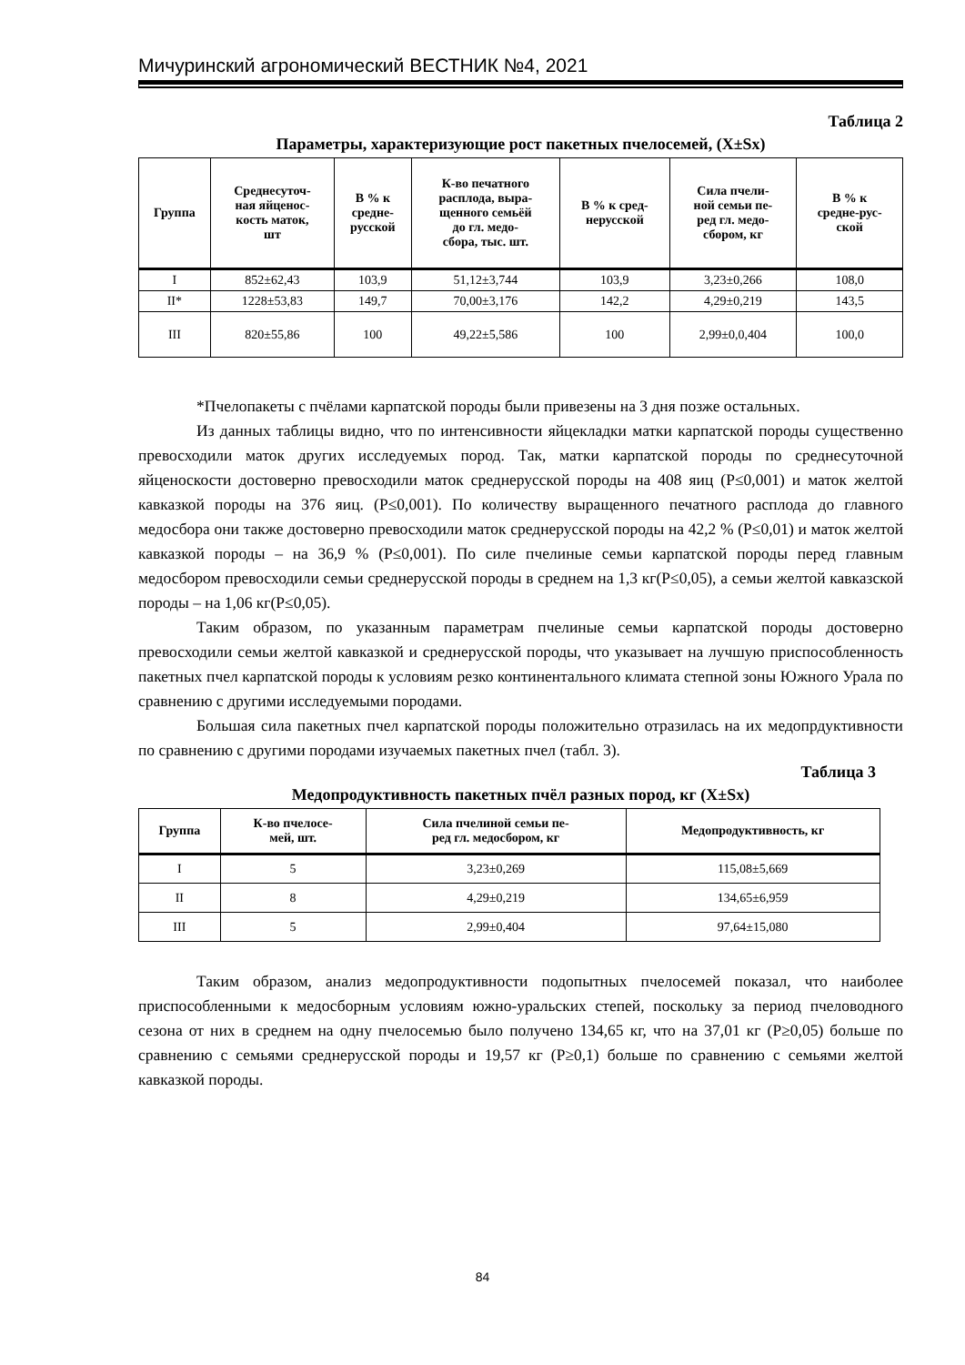Мичуринский агрономический ВЕСТНИК №4, 2021
Таблица 2
Параметры, характеризующие рост пакетных пчелосемей, (X±Sx)
| Группа | Среднесуточ- ная яйценос- кость маток, шт | В % к средне- русской | К-во печатного расплода, выра- щенного семьёй до гл. медо- сбора, тыс. шт. | В % к сред- нерусской | Сила пчели- ной семьи пе- ред гл. медо- сбором, кг | В % к средне-рус- ской |
| --- | --- | --- | --- | --- | --- | --- |
| I | 852±62,43 | 103,9 | 51,12±3,744 | 103,9 | 3,23±0,266 | 108,0 |
| II* | 1228±53,83 | 149,7 | 70,00±3,176 | 142,2 | 4,29±0,219 | 143,5 |
| III | 820±55,86 | 100 | 49,22±5,586 | 100 | 2,99±0,0,404 | 100,0 |
*Пчелопакеты с пчёлами карпатской породы были привезены на 3 дня позже остальных.
Из данных таблицы видно, что по интенсивности яйцекладки матки карпатской породы существенно превосходили маток других исследуемых пород. Так, матки карпатской породы по среднесуточной яйценоскости достоверно превосходили маток среднерусской породы на 408 яиц (Р≤0,001) и маток желтой кавказкой породы на 376 яиц. (Р≤0,001). По количеству выращенного печатного расплода до главного медосбора они также достоверно превосходили маток среднерусской породы на 42,2 % (Р≤0,01) и маток желтой кавказкой породы – на 36,9 % (Р≤0,001). По силе пчелиные семьи карпатской породы перед главным медосбором превосходили семьи среднерусской породы в среднем на 1,3 кг(Р≤0,05), а семьи желтой кавказской породы – на 1,06 кг(Р≤0,05).
Таким образом, по указанным параметрам пчелиные семьи карпатской породы достоверно превосходили семьи желтой кавказкой и среднерусской породы, что указывает на лучшую приспособленность пакетных пчел карпатской породы к условиям резко континентального климата степной зоны Южного Урала по сравнению с другими исследуемыми породами.
Большая сила пакетных пчел карпатской породы положительно отразилась на их медопрдуктивности по сравнению с другими породами изучаемых пакетных пчел (табл. 3).
Таблица 3
Медопродуктивность пакетных пчёл разных пород, кг (X±Sx)
| Группа | К-во пчелосе- мей, шт. | Сила пчелиной семьи пе- ред гл. медосбором, кг | Медопродуктивность, кг |
| --- | --- | --- | --- |
| I | 5 | 3,23±0,269 | 115,08±5,669 |
| II | 8 | 4,29±0,219 | 134,65±6,959 |
| III | 5 | 2,99±0,404 | 97,64±15,080 |
Таким образом, анализ медопродуктивности подопытных пчелосемей показал, что наиболее приспособленными к медосборным условиям южно-уральских степей, поскольку за период пчеловодного сезона от них в среднем на одну пчелосемью было получено 134,65 кг, что на 37,01 кг (Р≥0,05) больше по сравнению с семьями среднерусской породы и 19,57 кг (Р≥0,1) больше по сравнению с семьями желтой кавказкой породы.
84